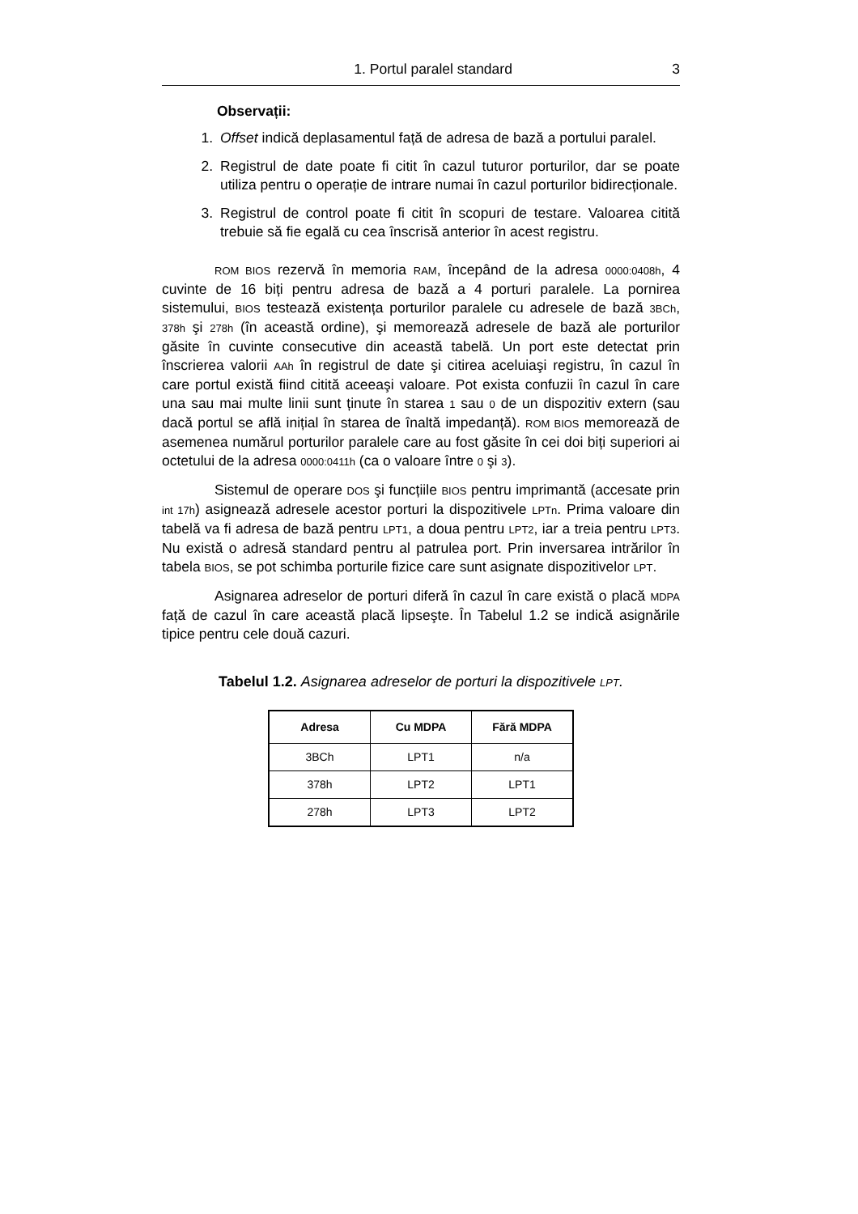1. Portul paralel standard 3
Observații:
1. Offset indică deplasamentul față de adresa de bază a portului paralel.
2. Registrul de date poate fi citit în cazul tuturor porturilor, dar se poate utiliza pentru o operație de intrare numai în cazul porturilor bidirecționale.
3. Registrul de control poate fi citit în scopuri de testare. Valoarea citită trebuie să fie egală cu cea înscrisă anterior în acest registru.
ROM BIOS rezervă în memoria RAM, începând de la adresa 0000:0408h, 4 cuvinte de 16 biți pentru adresa de bază a 4 porturi paralele. La pornirea sistemului, BIOS testează existența porturilor paralele cu adresele de bază 3BCh, 378h şi 278h (în această ordine), şi memorează adresele de bază ale porturilor găsite în cuvinte consecutive din această tabelă. Un port este detectat prin înscrierea valorii AAh în registrul de date şi citirea aceluiaşi registru, în cazul în care portul există fiind citită aceeaşi valoare. Pot exista confuzii în cazul în care una sau mai multe linii sunt ținute în starea 1 sau 0 de un dispozitiv extern (sau dacă portul se află inițial în starea de înaltă impedanță). ROM BIOS memorează de asemenea numărul porturilor paralele care au fost găsite în cei doi biți superiori ai octetului de la adresa 0000:0411h (ca o valoare între 0 şi 3).
Sistemul de operare DOS şi funcțiile BIOS pentru imprimantă (accesate prin int 17h) asignează adresele acestor porturi la dispozitivele LPTn. Prima valoare din tabelă va fi adresa de bază pentru LPT1, a doua pentru LPT2, iar a treia pentru LPT3. Nu există o adresă standard pentru al patrulea port. Prin inversarea intrărilor în tabela BIOS, se pot schimba porturile fizice care sunt asignate dispozitivelor LPT.
Asignarea adreselor de porturi diferă în cazul în care există o placă MDPA față de cazul în care această placă lipseşte. În Tabelul 1.2 se indică asignările tipice pentru cele două cazuri.
Tabelul 1.2. Asignarea adreselor de porturi la dispozitivele LPT.
| Adresa | Cu MDPA | Fără MDPA |
| --- | --- | --- |
| 3BCh | LPT1 | n/a |
| 378h | LPT2 | LPT1 |
| 278h | LPT3 | LPT2 |